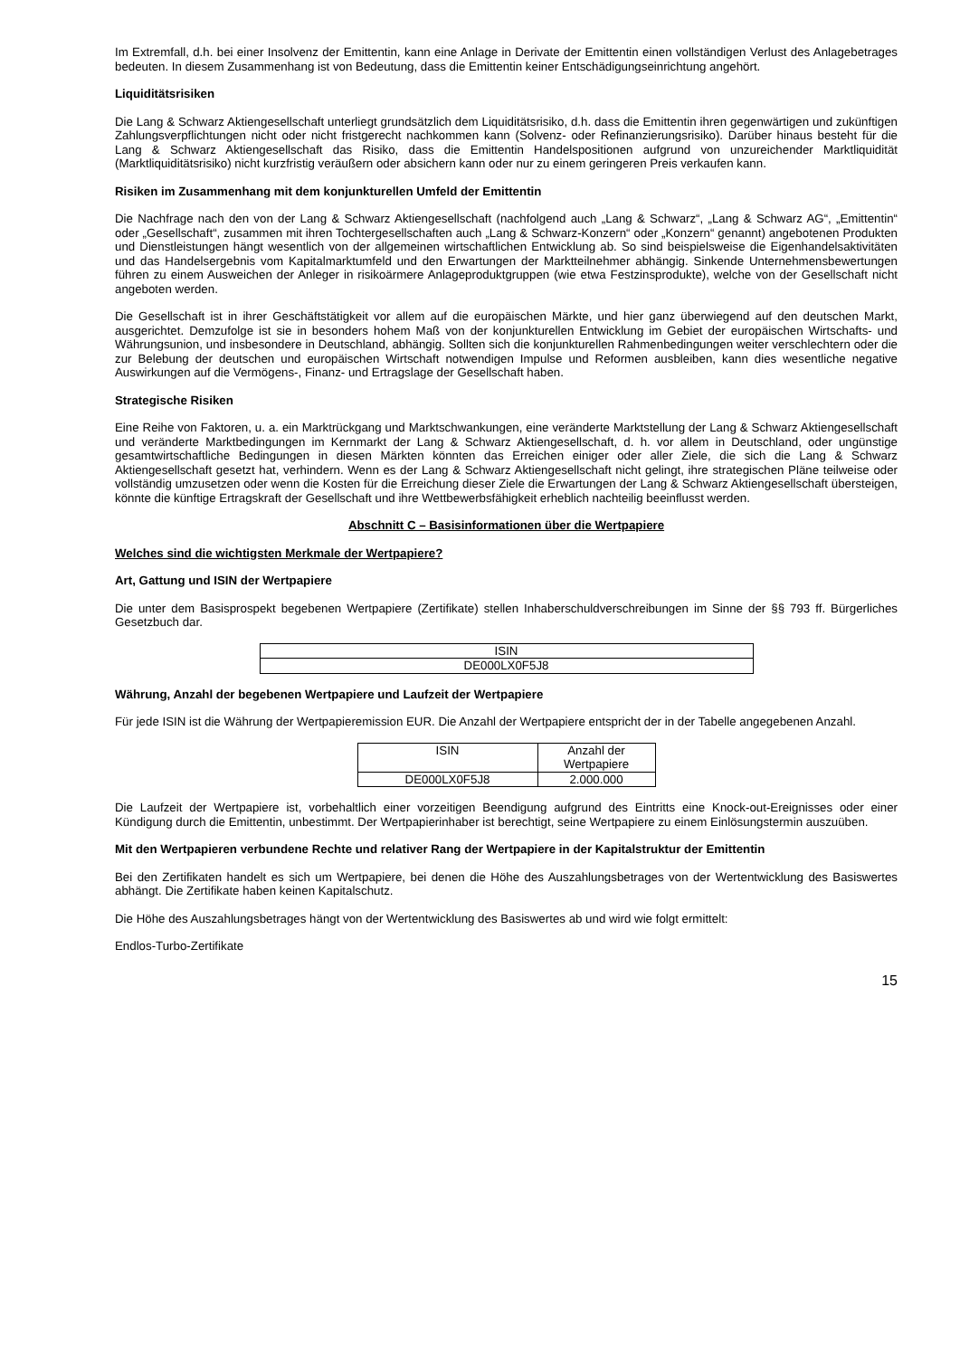Im Extremfall, d.h. bei einer Insolvenz der Emittentin, kann eine Anlage in Derivate der Emittentin einen vollständigen Verlust des Anlagebetrages bedeuten. In diesem Zusammenhang ist von Bedeutung, dass die Emittentin keiner Entschädigungseinrichtung angehört.
Liquiditätsrisiken
Die Lang & Schwarz Aktiengesellschaft unterliegt grundsätzlich dem Liquiditätsrisiko, d.h. dass die Emittentin ihren gegenwärtigen und zukünftigen Zahlungsverpflichtungen nicht oder nicht fristgerecht nachkommen kann (Solvenz- oder Refinanzierungsrisiko). Darüber hinaus besteht für die Lang & Schwarz Aktiengesellschaft das Risiko, dass die Emittentin Handelspositionen aufgrund von unzureichender Marktliquidität (Marktliquiditätsrisiko) nicht kurzfristig veräußern oder absichern kann oder nur zu einem geringeren Preis verkaufen kann.
Risiken im Zusammenhang mit dem konjunkturellen Umfeld der Emittentin
Die Nachfrage nach den von der Lang & Schwarz Aktiengesellschaft (nachfolgend auch „Lang & Schwarz“, „Lang & Schwarz AG“, „Emittentin“ oder „Gesellschaft“, zusammen mit ihren Tochtergesellschaften auch „Lang & Schwarz-Konzern“ oder „Konzern“ genannt) angebotenen Produkten und Dienstleistungen hängt wesentlich von der allgemeinen wirtschaftlichen Entwicklung ab. So sind beispielsweise die Eigenhandelsaktivitäten und das Handelsergebnis vom Kapitalmarktumfeld und den Erwartungen der Marktteilnehmer abhängig. Sinkende Unternehmensbewertungen führen zu einem Ausweichen der Anleger in risikoärmere Anlageproduktgruppen (wie etwa Festzinsprodukte), welche von der Gesellschaft nicht angeboten werden.
Die Gesellschaft ist in ihrer Geschäftstätigkeit vor allem auf die europäischen Märkte, und hier ganz überwiegend auf den deutschen Markt, ausgerichtet. Demzufolge ist sie in besonders hohem Maß von der konjunkturellen Entwicklung im Gebiet der europäischen Wirtschafts- und Währungsunion, und insbesondere in Deutschland, abhängig. Sollten sich die konjunkturellen Rahmenbedingungen weiter verschlechtern oder die zur Belebung der deutschen und europäischen Wirtschaft notwendigen Impulse und Reformen ausbleiben, kann dies wesentliche negative Auswirkungen auf die Vermögens-, Finanz- und Ertragslage der Gesellschaft haben.
Strategische Risiken
Eine Reihe von Faktoren, u. a. ein Marktrückgang und Marktschwankungen, eine veränderte Marktstellung der Lang & Schwarz Aktiengesellschaft und veränderte Marktbedingungen im Kernmarkt der Lang & Schwarz Aktiengesellschaft, d. h. vor allem in Deutschland, oder ungünstige gesamtwirtschaftliche Bedingungen in diesen Märkten könnten das Erreichen einiger oder aller Ziele, die sich die Lang & Schwarz Aktiengesellschaft gesetzt hat, verhindern. Wenn es der Lang & Schwarz Aktiengesellschaft nicht gelingt, ihre strategischen Pläne teilweise oder vollständig umzusetzen oder wenn die Kosten für die Erreichung dieser Ziele die Erwartungen der Lang & Schwarz Aktiengesellschaft übersteigen, könnte die künftige Ertragskraft der Gesellschaft und ihre Wettbewerbsfähigkeit erheblich nachteilig beeinflusst werden.
Abschnitt C – Basisinformationen über die Wertpapiere
Welches sind die wichtigsten Merkmale der Wertpapiere?
Art, Gattung und ISIN der Wertpapiere
Die unter dem Basisprospekt begebenen Wertpapiere (Zertifikate) stellen Inhaberschuldverschreibungen im Sinne der §§ 793 ff. Bürgerliches Gesetzbuch dar.
| ISIN |
| DE000LX0F5J8 |
Währung, Anzahl der begebenen Wertpapiere und Laufzeit der Wertpapiere
Für jede ISIN ist die Währung der Wertpapieremission EUR. Die Anzahl der Wertpapiere entspricht der in der Tabelle angegebenen Anzahl.
| ISIN | Anzahl der Wertpapiere |
| DE000LX0F5J8 | 2.000.000 |
Die Laufzeit der Wertpapiere ist, vorbehaltlich einer vorzeitigen Beendigung aufgrund des Eintritts eine Knock-out-Ereignisses oder einer Kündigung durch die Emittentin, unbestimmt. Der Wertpapierinhaber ist berechtigt, seine Wertpapiere zu einem Einlösungstermin auszuüben.
Mit den Wertpapieren verbundene Rechte und relativer Rang der Wertpapiere in der Kapitalstruktur der Emittentin
Bei den Zertifikaten handelt es sich um Wertpapiere, bei denen die Höhe des Auszahlungsbetrages von der Wertentwicklung des Basiswertes abhängt. Die Zertifikate haben keinen Kapitalschutz.
Die Höhe des Auszahlungsbetrages hängt von der Wertentwicklung des Basiswertes ab und wird wie folgt ermittelt:
Endlos-Turbo-Zertifikate
15